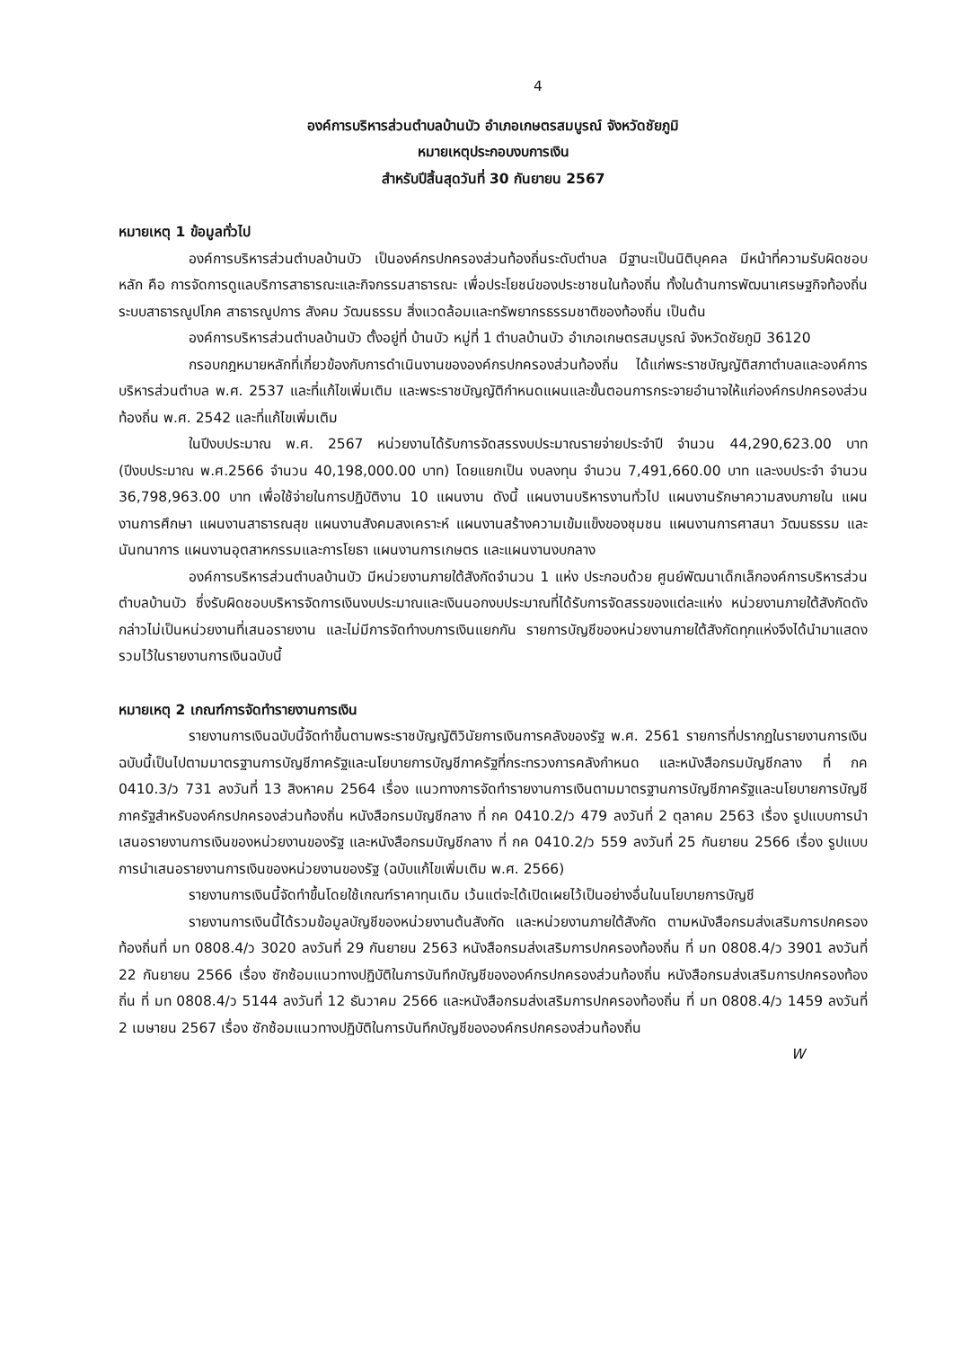4
องค์การบริหารส่วนตำบลบ้านบัว อำเภอเกษตรสมบูรณ์ จังหวัดชัยภูมิ
หมายเหตุประกอบงบการเงิน
สำหรับปีสิ้นสุดวันที่ 30 กันยายน 2567
หมายเหตุ 1 ข้อมูลทั่วไป
องค์การบริหารส่วนตำบลบ้านบัว เป็นองค์กรปกครองส่วนท้องถิ่นระดับตำบล มีฐานะเป็นนิติบุคคล มีหน้าที่ความรับผิดชอบหลัก คือ การจัดการดูแลบริการสาธารณะและกิจกรรมสาธารณะ เพื่อประโยชน์ของประชาชนในท้องถิ่น ทั้งในด้านการพัฒนาเศรษฐกิจท้องถิ่น ระบบสาธารณูปโภค สาธารณูปการ สังคม วัฒนธรรม สิ่งแวดล้อมและทรัพยากรธรรมชาติของท้องถิ่น เป็นต้น
องค์การบริหารส่วนตำบลบ้านบัว ตั้งอยู่ที่ บ้านบัว หมู่ที่ 1 ตำบลบ้านบัว อำเภอเกษตรสมบูรณ์ จังหวัดชัยภูมิ 36120
กรอบกฎหมายหลักที่เกี่ยวข้องกับการดำเนินงานขององค์กรปกครองส่วนท้องถิ่น ได้แก่พระราชบัญญัติสภาตำบลและองค์การบริหารส่วนตำบล พ.ศ. 2537 และที่แก้ไขเพิ่มเติม และพระราชบัญญัติกำหนดแผนและขั้นตอนการกระจายอำนาจให้แก่องค์กรปกครองส่วนท้องถิ่น พ.ศ. 2542 และที่แก้ไขเพิ่มเติม
ในปีงบประมาณ พ.ศ. 2567 หน่วยงานได้รับการจัดสรรงบประมาณรายจ่ายประจำปี จำนวน 44,290,623.00 บาท (ปีงบประมาณ พ.ศ.2566 จำนวน 40,198,000.00 บาท) โดยแยกเป็น งบลงทุน จำนวน 7,491,660.00 บาท และงบประจำ จำนวน 36,798,963.00 บาท เพื่อใช้จ่ายในการปฏิบัติงาน 10 แผนงาน ดังนี้ แผนงานบริหารงานทั่วไป แผนงานรักษาความสงบภายใน แผนงานการศึกษา แผนงานสาธารณสุข แผนงานสังคมสงเคราะห์ แผนงานสร้างความเข้มแข็งของชุมชน แผนงานการศาสนา วัฒนธรรม และนันทนาการ แผนงานอุตสาหกรรมและการโยธา แผนงานการเกษตร และแผนงานงบกลาง
องค์การบริหารส่วนตำบลบ้านบัว มีหน่วยงานภายใต้สังกัดจำนวน 1 แห่ง ประกอบด้วย ศูนย์พัฒนาเด็กเล็กองค์การบริหารส่วนตำบลบ้านบัว ซึ่งรับผิดชอบบริหารจัดการเงินงบประมาณและเงินนอกงบประมาณที่ได้รับการจัดสรรของแต่ละแห่ง หน่วยงานภายใต้สังกัดดังกล่าวไม่เป็นหน่วยงานที่เสนอรายงาน และไม่มีการจัดทำงบการเงินแยกกัน รายการบัญชีของหน่วยงานภายใต้สังกัดทุกแห่งจึงได้นำมาแสดงรวมไว้ในรายงานการเงินฉบับนี้
หมายเหตุ 2 เกณฑ์การจัดทำรายงานการเงิน
รายงานการเงินฉบับนี้จัดทำขึ้นตามพระราชบัญญัติวินัยการเงินการคลังของรัฐ พ.ศ. 2561 รายการที่ปรากฏในรายงานการเงินฉบับนี้เป็นไปตามมาตรฐานการบัญชีภาครัฐและนโยบายการบัญชีภาครัฐที่กระทรวงการคลังกำหนด และหนังสือกรมบัญชีกลาง ที่ กค 0410.3/ว 731 ลงวันที่ 13 สิงหาคม 2564 เรื่อง แนวทางการจัดทำรายงานการเงินตามมาตรฐานการบัญชีภาครัฐและนโยบายการบัญชีภาครัฐสำหรับองค์กรปกครองส่วนท้องถิ่น หนังสือกรมบัญชีกลาง ที่ กค 0410.2/ว 479 ลงวันที่ 2 ตุลาคม 2563 เรื่อง รูปแบบการนำเสนอรายงานการเงินของหน่วยงานของรัฐ และหนังสือกรมบัญชีกลาง ที่ กค 0410.2/ว 559 ลงวันที่ 25 กันยายน 2566 เรื่อง รูปแบบการนำเสนอรายงานการเงินของหน่วยงานของรัฐ (ฉบับแก้ไขเพิ่มเติม พ.ศ. 2566)
รายงานการเงินนี้จัดทำขึ้นโดยใช้เกณฑ์ราคาทุนเดิม เว้นแต่จะได้เปิดเผยไว้เป็นอย่างอื่นในนโยบายการบัญชี
รายงานการเงินนี้ได้รวมข้อมูลบัญชีของหน่วยงานต้นสังกัด และหน่วยงานภายใต้สังกัด ตามหนังสือกรมส่งเสริมการปกครองท้องถิ่นที่ มท 0808.4/ว 3020 ลงวันที่ 29 กันยายน 2563 หนังสือกรมส่งเสริมการปกครองท้องถิ่น ที่ มท 0808.4/ว 3901 ลงวันที่ 22 กันยายน 2566 เรื่อง ซักซ้อมแนวทางปฏิบัติในการบันทึกบัญชีขององค์กรปกครองส่วนท้องถิ่น หนังสือกรมส่งเสริมการปกครองท้องถิ่น ที่ มท 0808.4/ว 5144 ลงวันที่ 12 ธันวาคม 2566 และหนังสือกรมส่งเสริมการปกครองท้องถิ่น ที่ มท 0808.4/ว 1459 ลงวันที่ 2 เมษายน 2567 เรื่อง ซักซ้อมแนวทางปฏิบัติในการบันทึกบัญชีขององค์กรปกครองส่วนท้องถิ่น
W